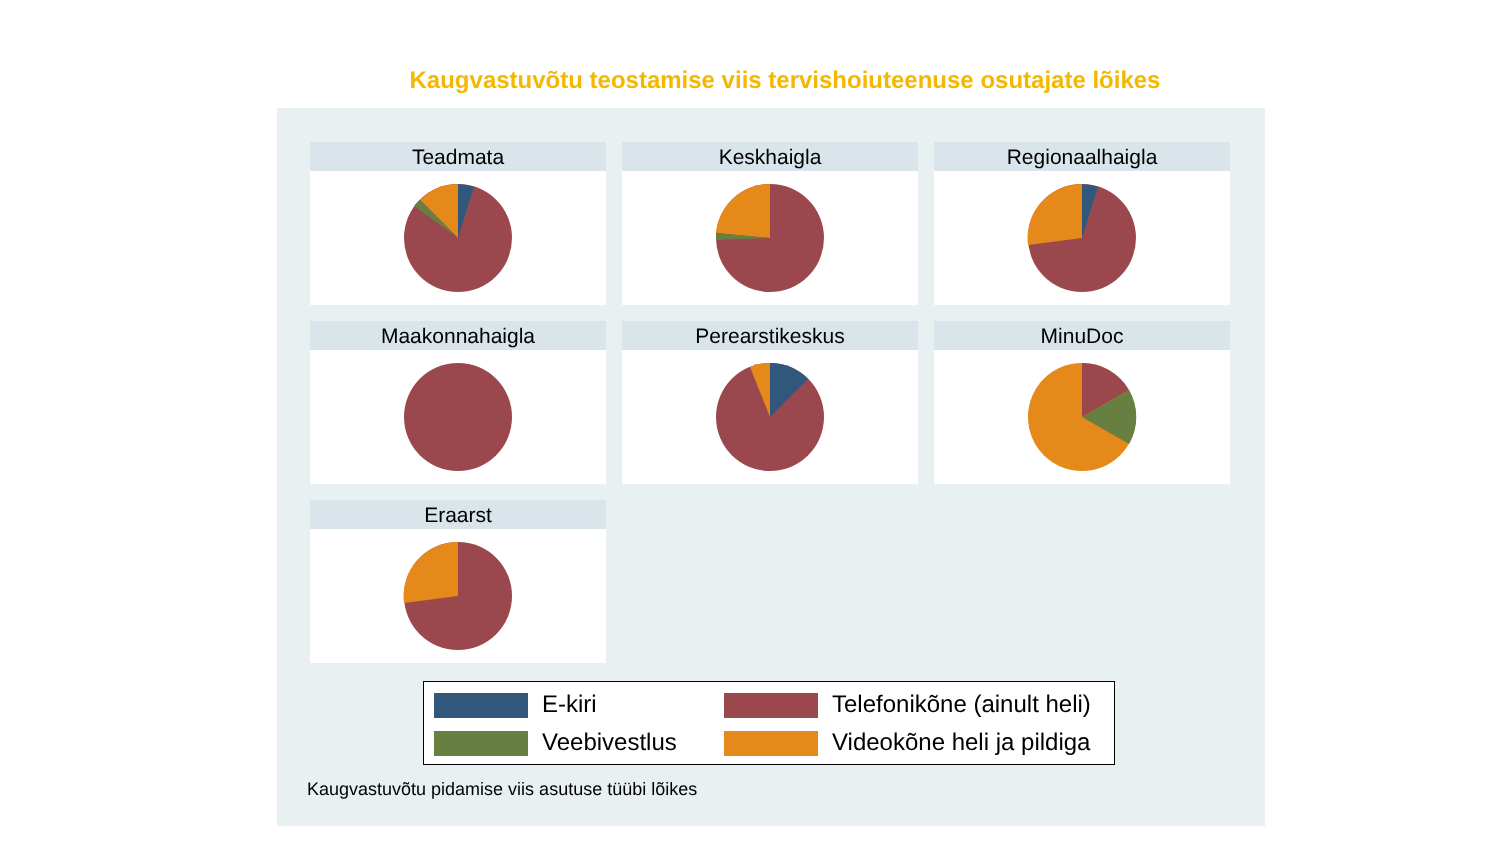Kaugvastuvõtu teostamise viis tervishoiuteenuse osutajate lõikes
Teadmata
Keskhaigla
Regionaalhaigla
Maakonnahaigla
Perearstikeskus
MinuDoc
Eraarst
E-kiri
Telefonikõne (ainult heli)
Veebivestlus
Videokõne heli ja pildiga
Kaugvastuvõtu pidamise viis asutuse tüübi lõikes